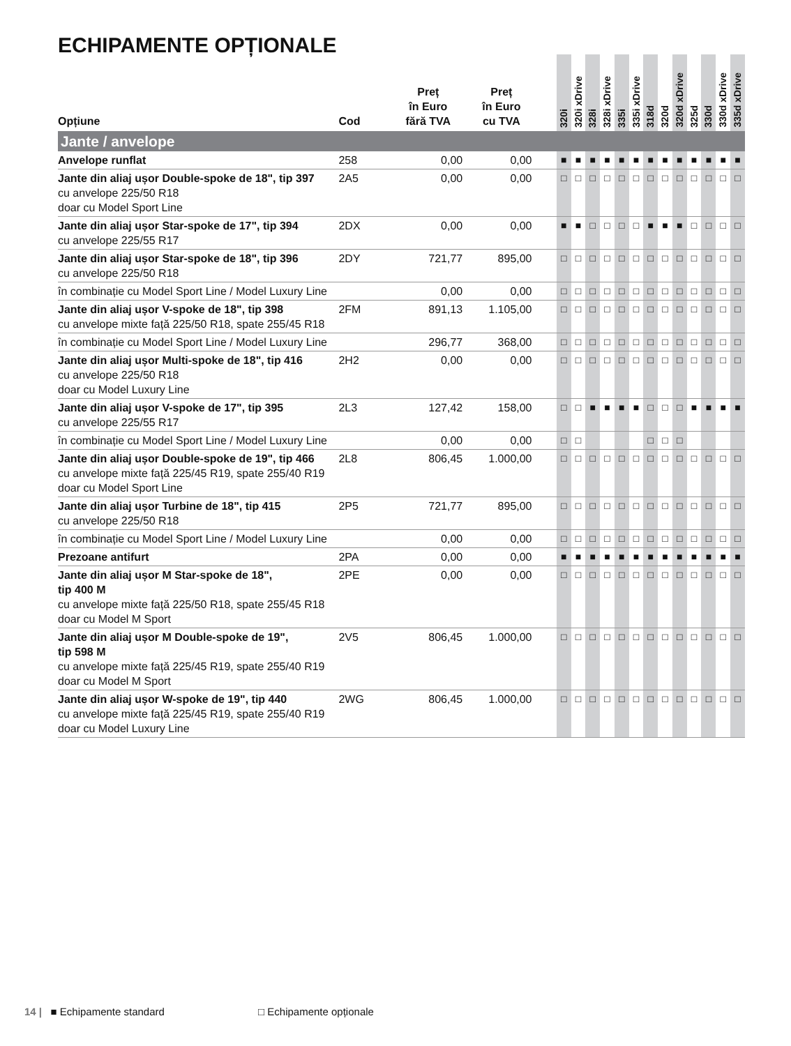ECHIPAMENTE OPȚIONALE
| Opțiune | Cod | Preț în Euro fără TVA | Preț în Euro cu TVA | | 320i | 320i xDrive | 328i | 328i xDrive | 335i | 335i xDrive | 318d | 320d | 320d xDrive | 325d | 330d | 330d xDrive | 335d xDrive |
| --- | --- | --- | --- | --- | --- | --- | --- | --- | --- | --- | --- | --- | --- | --- | --- | --- | --- |
| Jante / anvelope | | | | | | | | | | | | | | | | | |
| Anvelope runflat | 258 | 0,00 | 0,00 | | ■ | ■ | ■ | ■ | ■ | ■ | ■ | ■ | ■ | ■ | ■ | ■ | ■ |
| Jante din aliaj ușor Double-spoke de 18", tip 397 cu anvelope 225/50 R18 doar cu Model Sport Line | 2A5 | 0,00 | 0,00 | | □ | □ | □ | □ | □ | □ | □ | □ | □ | □ | □ | □ | □ |
| Jante din aliaj ușor Star-spoke de 17", tip 394 cu anvelope 225/55 R17 | 2DX | 0,00 | 0,00 | | ■ | ■ | □ | □ | □ | □ | ■ | ■ | ■ | □ | □ | □ | □ |
| Jante din aliaj ușor Star-spoke de 18", tip 396 cu anvelope 225/50 R18 | 2DY | 721,77 | 895,00 | | □ | □ | □ | □ | □ | □ | □ | □ | □ | □ | □ | □ | □ |
| în combinație cu Model Sport Line / Model Luxury Line | | 0,00 | 0,00 | | □ | □ | □ | □ | □ | □ | □ | □ | □ | □ | □ | □ | □ |
| Jante din aliaj ușor V-spoke de 18", tip 398 cu anvelope mixte față 225/50 R18, spate 255/45 R18 | 2FM | 891,13 | 1.105,00 | | □ | □ | □ | □ | □ | □ | □ | □ | □ | □ | □ | □ | □ |
| în combinație cu Model Sport Line / Model Luxury Line | | 296,77 | 368,00 | | □ | □ | □ | □ | □ | □ | □ | □ | □ | □ | □ | □ | □ |
| Jante din aliaj ușor Multi-spoke de 18", tip 416 cu anvelope 225/50 R18 doar cu Model Luxury Line | 2H2 | 0,00 | 0,00 | | □ | □ | □ | □ | □ | □ | □ | □ | □ | □ | □ | □ | □ |
| Jante din aliaj ușor V-spoke de 17", tip 395 cu anvelope 225/55 R17 | 2L3 | 127,42 | 158,00 | | □ | □ | ■ | ■ | ■ | ■ | □ | □ | □ | ■ | ■ | ■ | ■ |
| în combinație cu Model Sport Line / Model Luxury Line | | 0,00 | 0,00 | | □ | □ | | | | | □ | □ | □ | | | | |
| Jante din aliaj ușor Double-spoke de 19", tip 466 cu anvelope mixte față 225/45 R19, spate 255/40 R19 doar cu Model Sport Line | 2L8 | 806,45 | 1.000,00 | | □ | □ | □ | □ | □ | □ | □ | □ | □ | □ | □ | □ | □ |
| Jante din aliaj ușor Turbine de 18", tip 415 cu anvelope 225/50 R18 | 2P5 | 721,77 | 895,00 | | □ | □ | □ | □ | □ | □ | □ | □ | □ | □ | □ | □ | □ |
| în combinație cu Model Sport Line / Model Luxury Line | | 0,00 | 0,00 | | □ | □ | □ | □ | □ | □ | □ | □ | □ | □ | □ | □ | □ |
| Prezoane antifurt | 2PA | 0,00 | 0,00 | | ■ | ■ | ■ | ■ | ■ | ■ | ■ | ■ | ■ | ■ | ■ | ■ | ■ |
| Jante din aliaj ușor M Star-spoke de 18", tip 400 M cu anvelope mixte față 225/50 R18, spate 255/45 R18 doar cu Model M Sport | 2PE | 0,00 | 0,00 | | □ | □ | □ | □ | □ | □ | □ | □ | □ | □ | □ | □ | □ |
| Jante din aliaj ușor M Double-spoke de 19", tip 598 M cu anvelope mixte față 225/45 R19, spate 255/40 R19 doar cu Model M Sport | 2V5 | 806,45 | 1.000,00 | | □ | □ | □ | □ | □ | □ | □ | □ | □ | □ | □ | □ | □ |
| Jante din aliaj ușor W-spoke de 19", tip 440 cu anvelope mixte față 225/45 R19, spate 255/40 R19 doar cu Model Luxury Line | 2WG | 806,45 | 1.000,00 | | □ | □ | □ | □ | □ | □ | □ | □ | □ | □ | □ | □ | □ |
14 | ■ Echipamente standard □ Echipamente opționale